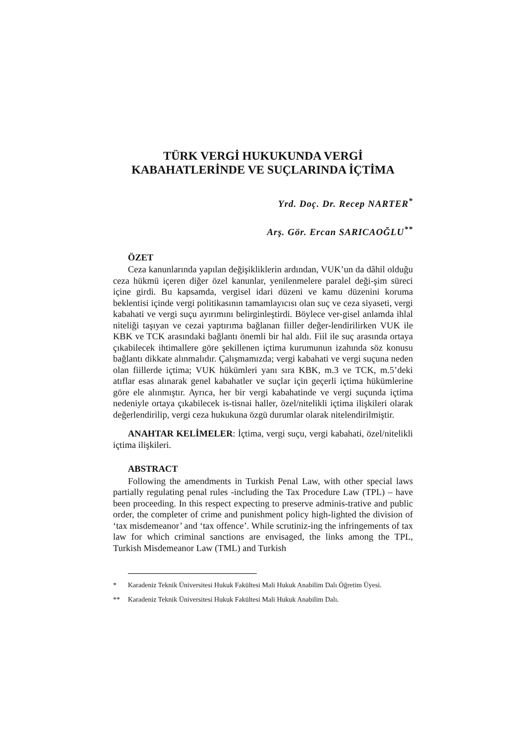TÜRK VERGİ HUKUKUNDA VERGİ
KABAHATLERİNDE VE SUÇLARINDA İÇTİMA
Yrd. Doç. Dr. Recep NARTER<sup>*</sup>
Arş. Gör. Ercan SARICAOĞLU<sup>**</sup>
ÖZET
Ceza kanunlarında yapılan değişikliklerin ardından, VUK’un da dâhil olduğu ceza hükmü içeren diğer özel kanunlar, yenilenmelere paralel deği-şim süreci içine girdi. Bu kapsamda, vergisel idari düzeni ve kamu düzenini koruma beklentisi içinde vergi politikasının tamamlayıcısı olan suç ve ceza siyaseti, vergi kabahati ve vergi suçu ayırımını belirginleştirdi. Böylece ver-gisel anlamda ihlal niteliği taşıyan ve cezai yaptırıma bağlanan fiiller değer-lendirilirken VUK ile KBK ve TCK arasındaki bağlantı önemli bir hal aldı. Fiil ile suç arasında ortaya çıkabilecek ihtimallere göre şekillenen içtima kurumunun izahında söz konusu bağlantı dikkate alınmalıdır. Çalışmamızda; vergi kabahati ve vergi suçuna neden olan fiillerde içtima; VUK hükümleri yanı sıra KBK, m.3 ve TCK, m.5’deki atıflar esas alınarak genel kabahatler ve suçlar için geçerli içtima hükümlerine göre ele alınmıştır. Ayrıca, her bir vergi kabahatinde ve vergi suçunda içtima nedeniyle ortaya çıkabilecek is-tisnai haller, özel/nitelikli içtima ilişkileri olarak değerlendirilip, vergi ceza hukukuna özgü durumlar olarak nitelendirilmiştir.
ANAHTAR KELİMELER: İçtima, vergi suçu, vergi kabahati, özel/nitelikli içtima ilişkileri.
ABSTRACT
Following the amendments in Turkish Penal Law, with other special laws partially regulating penal rules -including the Tax Procedure Law (TPL) – have been proceeding. In this respect expecting to preserve adminis-trative and public order, the completer of crime and punishment policy high-lighted the division of ‘tax misdemeanor’ and ‘tax offence’. While scrutiniz-ing the infringements of tax law for which criminal sanctions are envisaged, the links among the TPL, Turkish Misdemeanor Law (TML) and Turkish
* Karadeniz Teknik Üniversitesi Hukuk Fakültesi Mali Hukuk Anabilim Dalı Öğretim Üyesi.
** Karadeniz Teknik Üniversitesi Hukuk Fakültesi Mali Hukuk Anabilim Dalı.